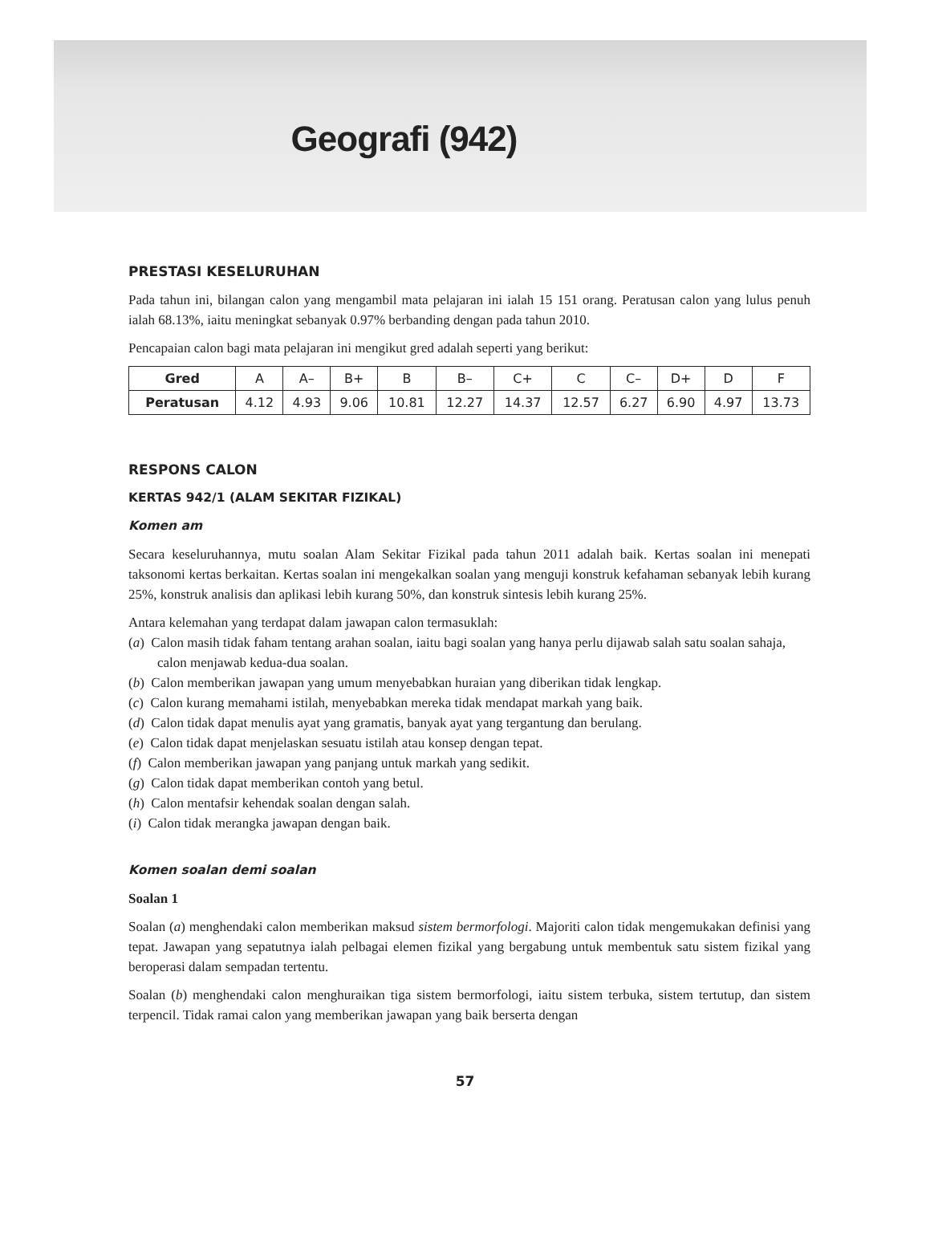Geografi (942)
PRESTASI KESELURUHAN
Pada tahun ini, bilangan calon yang mengambil mata pelajaran ini ialah 15 151 orang. Peratusan calon yang lulus penuh ialah 68.13%, iaitu meningkat sebanyak 0.97% berbanding dengan pada tahun 2010.
Pencapaian calon bagi mata pelajaran ini mengikut gred adalah seperti yang berikut:
| Gred | A | A– | B+ | B | B– | C+ | C | C– | D+ | D | F |
| --- | --- | --- | --- | --- | --- | --- | --- | --- | --- | --- | --- |
| Peratusan | 4.12 | 4.93 | 9.06 | 10.81 | 12.27 | 14.37 | 12.57 | 6.27 | 6.90 | 4.97 | 13.73 |
RESPONS CALON
KERTAS 942/1 (ALAM SEKITAR FIZIKAL)
Komen am
Secara keseluruhannya, mutu soalan Alam Sekitar Fizikal pada tahun 2011 adalah baik. Kertas soalan ini menepati taksonomi kertas berkaitan. Kertas soalan ini mengekalkan soalan yang menguji konstruk kefahaman sebanyak lebih kurang 25%, konstruk analisis dan aplikasi lebih kurang 50%, dan konstruk sintesis lebih kurang 25%.
Antara kelemahan yang terdapat dalam jawapan calon termasuklah:
(a) Calon masih tidak faham tentang arahan soalan, iaitu bagi soalan yang hanya perlu dijawab salah satu soalan sahaja, calon menjawab kedua-dua soalan.
(b) Calon memberikan jawapan yang umum menyebabkan huraian yang diberikan tidak lengkap.
(c) Calon kurang memahami istilah, menyebabkan mereka tidak mendapat markah yang baik.
(d) Calon tidak dapat menulis ayat yang gramatis, banyak ayat yang tergantung dan berulang.
(e) Calon tidak dapat menjelaskan sesuatu istilah atau konsep dengan tepat.
(f) Calon memberikan jawapan yang panjang untuk markah yang sedikit.
(g) Calon tidak dapat memberikan contoh yang betul.
(h) Calon mentafsir kehendak soalan dengan salah.
(i) Calon tidak merangka jawapan dengan baik.
Komen soalan demi soalan
Soalan 1
Soalan (a) menghendaki calon memberikan maksud sistem bermorfologi. Majoriti calon tidak mengemukakan definisi yang tepat. Jawapan yang sepatutnya ialah pelbagai elemen fizikal yang bergabung untuk membentuk satu sistem fizikal yang beroperasi dalam sempadan tertentu.
Soalan (b) menghendaki calon menghuraikan tiga sistem bermorfologi, iaitu sistem terbuka, sistem tertutup, dan sistem terpencil. Tidak ramai calon yang memberikan jawapan yang baik berserta dengan
57